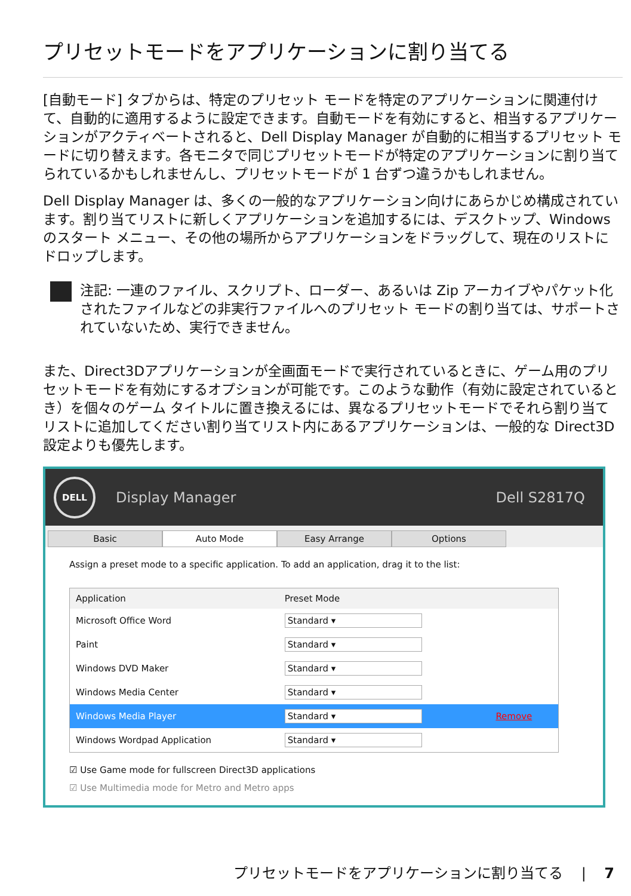プリセットモードをアプリケーションに割り当てる
[自動モード] タブからは、特定のプリセット モードを特定のアプリケーションに関連付けて、自動的に適用するように設定できます。自動モードを有効にすると、相当するアプリケーションがアクティベートされると、Dell Display Manager が自動的に相当するプリセット モードに切り替えます。各モニタで同じプリセットモードが特定のアプリケーションに割り当てられているかもしれませんし、プリセットモードが 1 台ずつ違うかもしれません。
Dell Display Manager は、多くの一般的なアプリケーション向けにあらかじめ構成されています。割り当てリストに新しくアプリケーションを追加するには、デスクトップ、Windows のスタート メニュー、その他の場所からアプリケーションをドラッグして、現在のリストにドロップします。
注記: 一連のファイル、スクリプト、ローダー、あるいは Zip アーカイブやパケット化されたファイルなどの非実行ファイルへのプリセット モードの割り当ては、サポートされていないため、実行できません。
また、Direct3Dアプリケーションが全画面モードで実行されているときに、ゲーム用のプリセットモードを有効にするオプションが可能です。このような動作（有効に設定されているとき）を個々のゲーム タイトルに置き換えるには、異なるプリセットモードでそれら割り当てリストに追加してください割り当てリスト内にあるアプリケーションは、一般的な Direct3D 設定よりも優先します。
DELL
Display Manager Dell S2817Q
Basic Auto Mode Easy Arrange Options
Assign a preset mode to a specific application. To add an application, drag it to the list:
| Application | Preset Mode | |
| --- | --- | --- |
| Microsoft Office Word | Standard ▾ | |
| Paint | Standard ▾ | |
| Windows DVD Maker | Standard ▾ | |
| Windows Media Center | Standard ▾ | |
| Windows Media Player | Standard ▾ | Remove |
| Windows Wordpad Application | Standard ▾ | |
☑ Use Game mode for fullscreen Direct3D applications
☑ Use Multimedia mode for Metro and Metro apps
プリセットモードをアプリケーションに割り当てる | 7